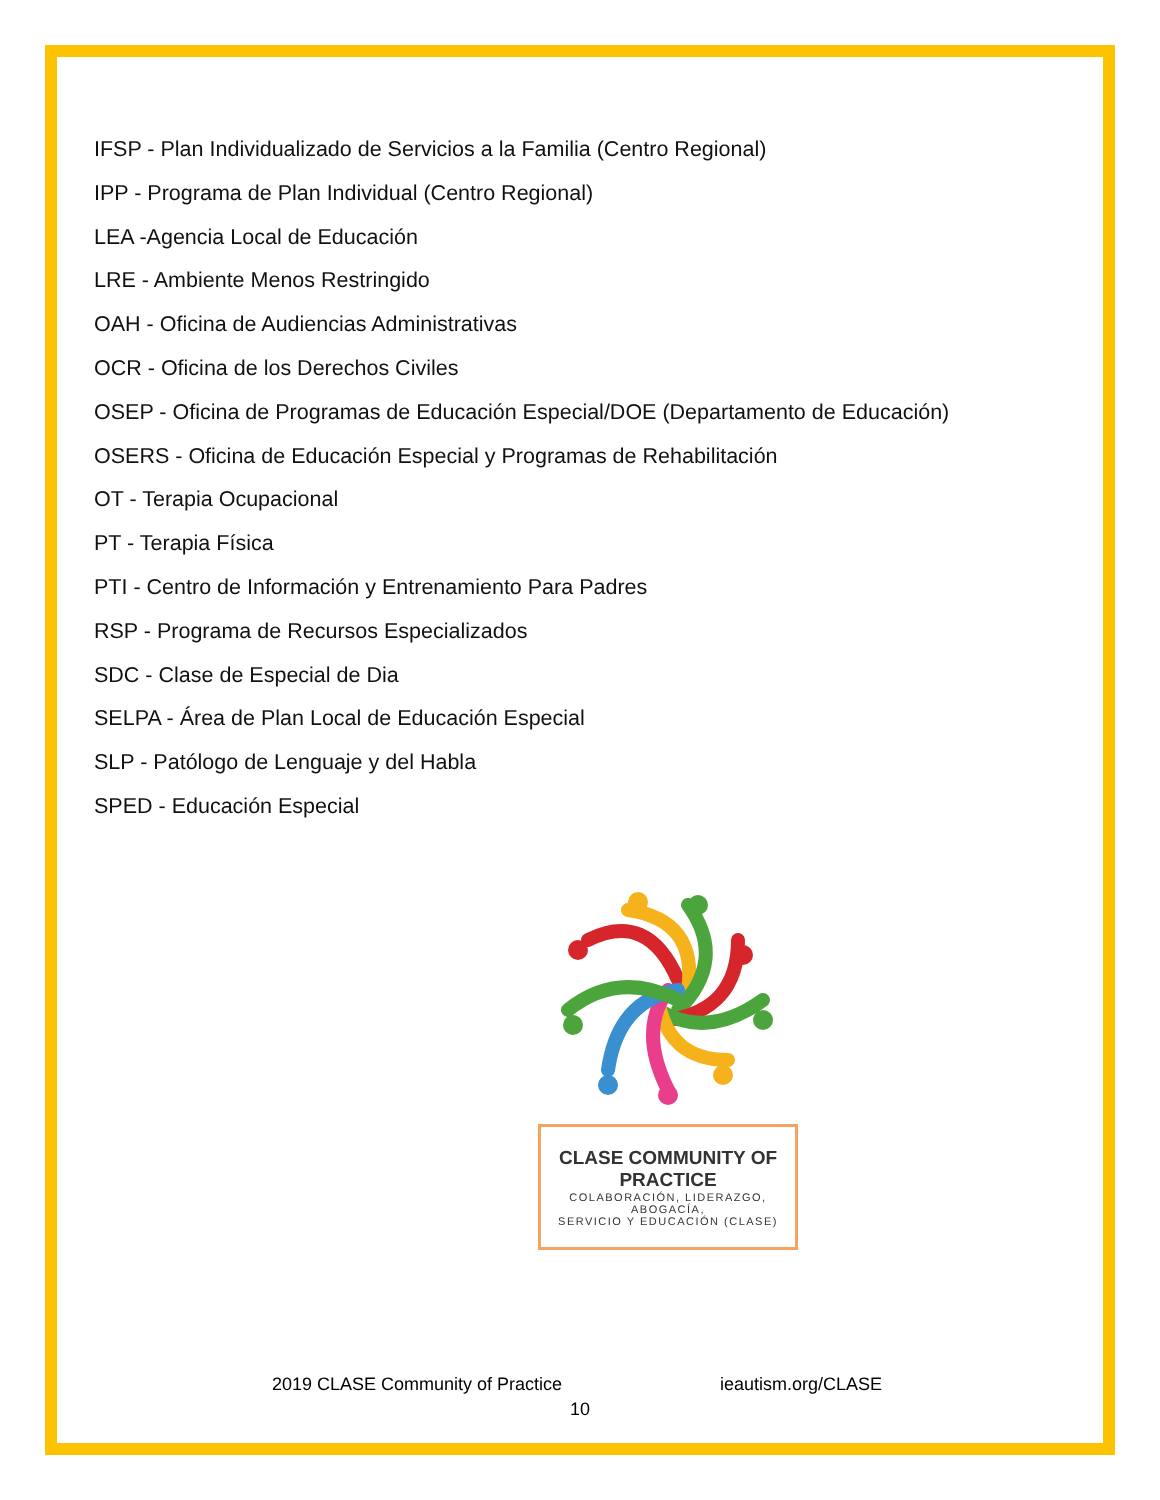IFSP - Plan Individualizado de Servicios a la Familia (Centro Regional)
IPP - Programa de Plan Individual (Centro Regional)
LEA -Agencia Local de Educación
LRE - Ambiente Menos Restringido
OAH - Oficina de Audiencias Administrativas
OCR - Oficina de los Derechos Civiles
OSEP - Oficina de Programas de Educación Especial/DOE (Departamento de Educación)
OSERS - Oficina de Educación Especial y Programas de Rehabilitación
OT - Terapia Ocupacional
PT - Terapia Física
PTI - Centro de Información y Entrenamiento Para Padres
RSP - Programa de Recursos Especializados
SDC - Clase de Especial de Dia
SELPA - Área de Plan Local de Educación Especial
SLP - Patólogo de Lenguaje y del Habla
SPED - Educación Especial
CLASE COMMUNITY OF PRACTICE
COLABORACIÓN, LIDERAZGO, ABOGACÍA,
SERVICIO Y EDUCACIÓN (CLASE)
2019 CLASE Community of Practice ieautism.org/CLASE
10